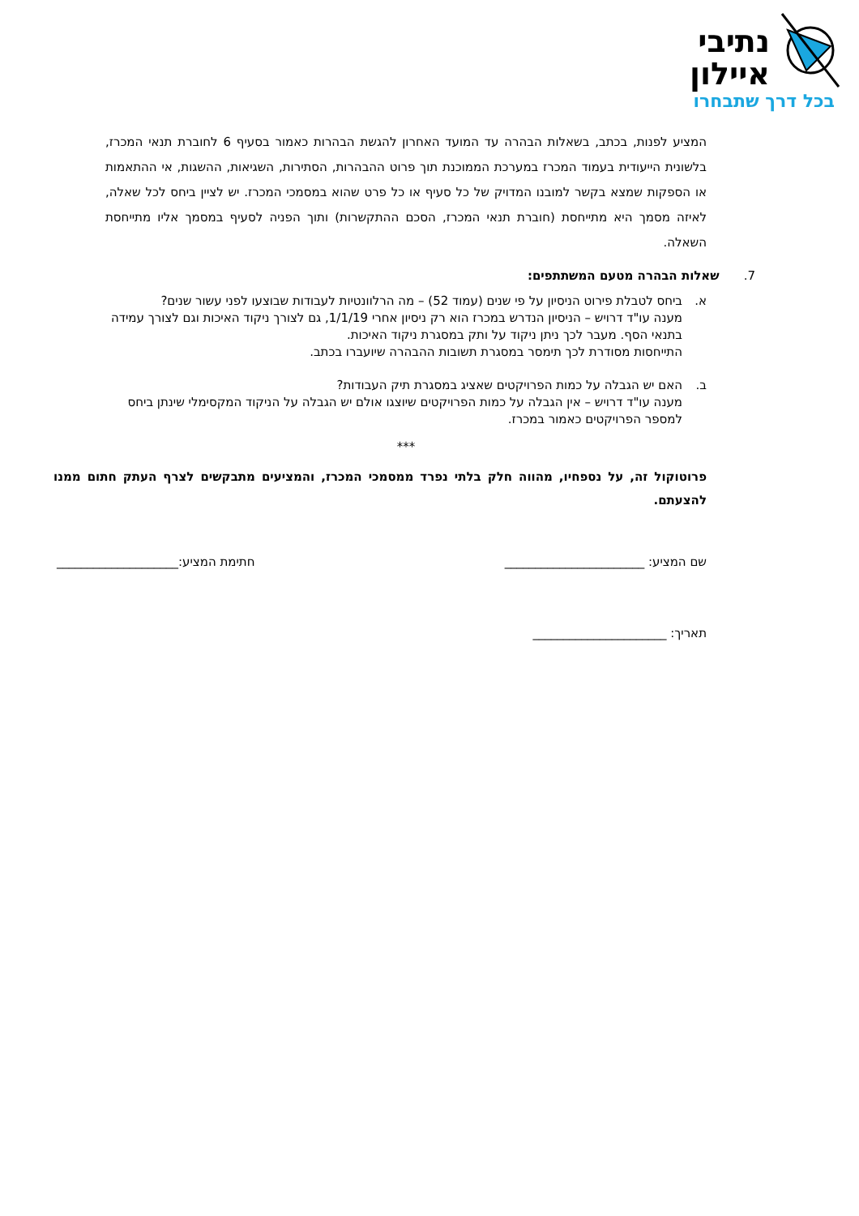נתיבי
איילון
בכל דרך שתבחרו
המציע לפנות, בכתב, בשאלות הבהרה עד המועד האחרון להגשת הבהרות כאמור בסעיף 6 לחוברת תנאי המכרז, בלשונית הייעודית בעמוד המכרז במערכת הממוכנת תוך פרוט ההבהרות, הסתירות, השגיאות, ההשגות, אי ההתאמות או הספקות שמצא בקשר למובנו המדויק של כל סעיף או כל פרט שהוא במסמכי המכרז. יש לציין ביחס לכל שאלה, לאיזה מסמך היא מתייחסת (חוברת תנאי המכרז, הסכם ההתקשרות) ותוך הפניה לסעיף במסמך אליו מתייחסת השאלה.
7. שאלות הבהרה מטעם המשתתפים:
א. ביחס לטבלת פירוט הניסיון על פי שנים (עמוד 52) – מה הרלוונטיות לעבודות שבוצעו לפני עשור שנים?
מענה עו"ד דרויש – הניסיון הנדרש במכרז הוא רק ניסיון אחרי 1/1/19, גם לצורך ניקוד האיכות וגם לצורך עמידה בתנאי הסף. מעבר לכך ניתן ניקוד על ותק במסגרת ניקוד האיכות.
התייחסות מסודרת לכך תימסר במסגרת תשובות ההבהרה שיועברו בכתב.
ב. האם יש הגבלה על כמות הפרויקטים שאציג במסגרת תיק העבודות?
מענה עו"ד דרויש – אין הגבלה על כמות הפרויקטים שיוצגו אולם יש הגבלה על הניקוד המקסימלי שינתן ביחס למספר הפרויקטים כאמור במכרז.
***
פרוטוקול זה, על נספחיו, מהווה חלק בלתי נפרד ממסמכי המכרז, והמציעים מתבקשים לצרף העתק חתום ממנו להצעתם.
שם המציע: _______________________ חתימת המציע:____________________
תאריך: ______________________